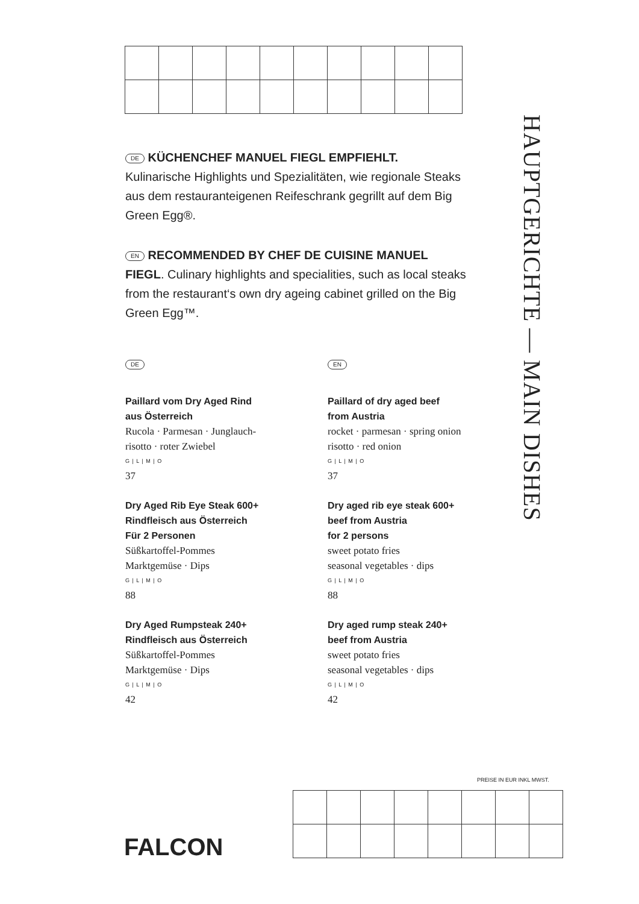DE KÜCHENCHEF MANUEL FIEGL EMPFIEHLT.
Kulinarische Highlights und Spezialitäten, wie regionale Steaks aus dem restauranteigenen Reifeschrank gegrillt auf dem Big Green Egg®.
EN RECOMMENDED BY CHEF DE CUISINE MANUEL FIEGL. Culinary highlights and specialities, such as local steaks from the restaurant‘s own dry ageing cabinet grilled on the Big Green Egg™.
HAUPTGERICHTE — MAIN DISHES
DE
Paillard vom Dry Aged Rind
aus Österreich
Rucola · Parmesan · Junglauch-
risotto · roter Zwiebel
G | L | M | O
37
Dry Aged Rib Eye Steak 600+
Rindfleisch aus Österreich
Für 2 Personen
Süßkartoffel-Pommes
Marktgemüse · Dips
G | L | M | O
88
Dry Aged Rumpsteak 240+
Rindfleisch aus Österreich
Süßkartoffel-Pommes
Marktgemüse · Dips
G | L | M | O
42
EN
Paillard of dry aged beef
from Austria
rocket · parmesan · spring onion
risotto · red onion
G | L | M | O
37
Dry aged rib eye steak 600+
beef from Austria
for 2 persons
sweet potato fries
seasonal vegetables · dips
G | L | M | O
88
Dry aged rump steak 240+
beef from Austria
sweet potato fries
seasonal vegetables · dips
G | L | M | O
42
PREISE IN EUR INKL MWST.
FALCON